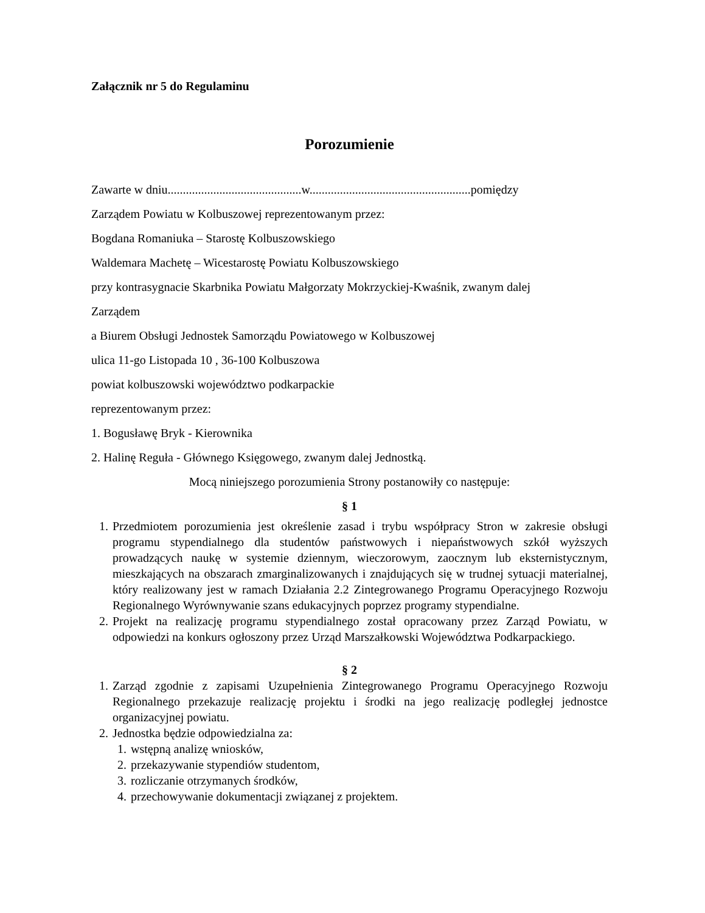Załącznik nr 5 do Regulaminu
Porozumienie
Zawarte w dniu............................................w.....................................................pomiędzy
Zarządem Powiatu w Kolbuszowej reprezentowanym przez:
Bogdana Romaniuka – Starostę Kolbuszowskiego
Waldemara Machetę – Wicestarostę Powiatu Kolbuszowskiego
przy kontrasygnacie Skarbnika Powiatu Małgorzaty Mokrzyckiej-Kwaśnik, zwanym dalej
Zarządem
a Biurem Obsługi Jednostek Samorządu Powiatowego w Kolbuszowej
ulica 11-go Listopada 10 , 36-100 Kolbuszowa
powiat kolbuszowski województwo podkarpackie
reprezentowanym przez:
1. Bogusławę Bryk - Kierownika
2. Halinę Reguła - Głównego Księgowego, zwanym dalej Jednostką.
Mocą niniejszego porozumienia Strony postanowiły co następuje:
§ 1
1. Przedmiotem porozumienia jest określenie zasad i trybu współpracy Stron w zakresie obsługi programu stypendialnego dla studentów państwowych i niepaństwowych szkół wyższych prowadzących naukę w systemie dziennym, wieczorowym, zaocznym lub eksternistycznym, mieszkających na obszarach zmarginalizowanych i znajdujących się w trudnej sytuacji materialnej, który realizowany jest w ramach Działania 2.2 Zintegrowanego Programu Operacyjnego Rozwoju Regionalnego Wyrównywanie szans edukacyjnych poprzez programy stypendialne.
2. Projekt na realizację programu stypendialnego został opracowany przez Zarząd Powiatu, w odpowiedzi na konkurs ogłoszony przez Urząd Marszałkowski Województwa Podkarpackiego.
§ 2
1. Zarząd zgodnie z zapisami Uzupełnienia Zintegrowanego Programu Operacyjnego Rozwoju Regionalnego przekazuje realizację projektu i środki na jego realizację podległej jednostce organizacyjnej powiatu.
2. Jednostka będzie odpowiedzialna za:
1. wstępną analizę wniosków,
2. przekazywanie stypendiów studentom,
3. rozliczanie otrzymanych środków,
4. przechowywanie dokumentacji związanej z projektem.